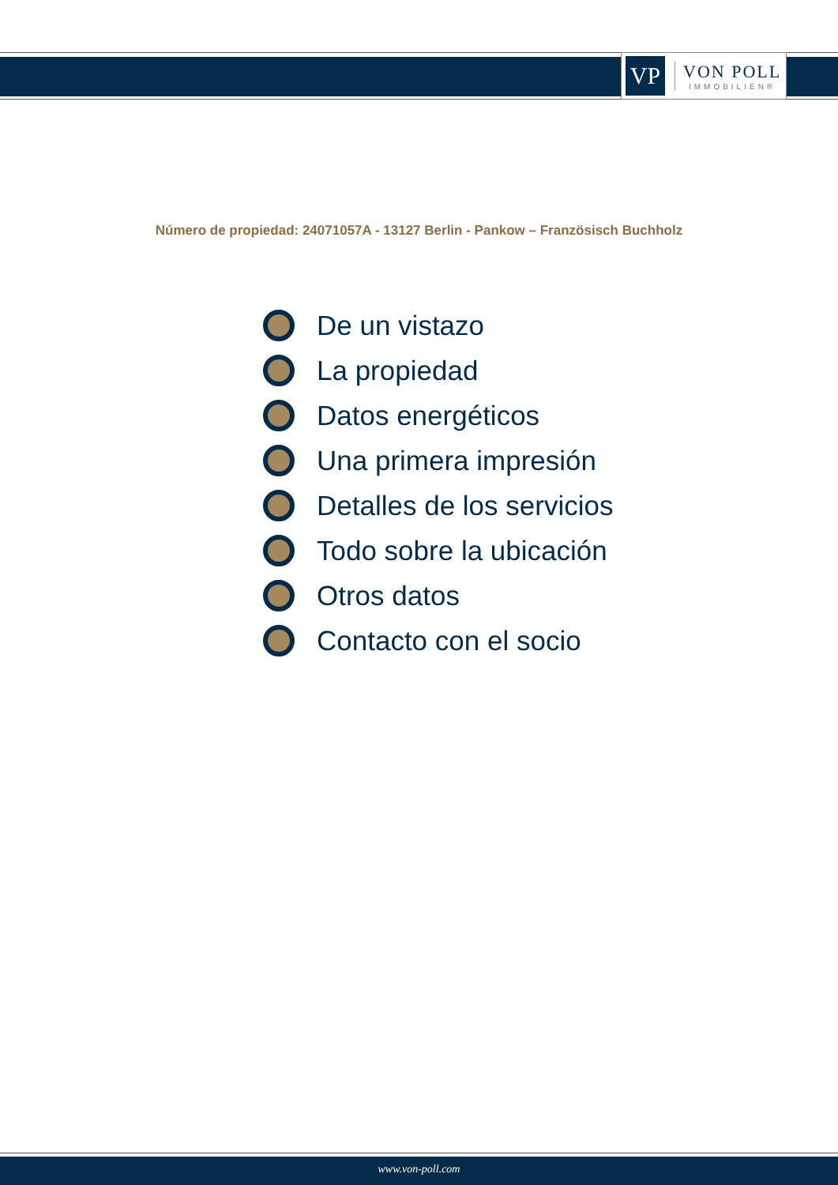VP
VON POLL
IMMOBILIEN®
Número de propiedad: 24071057A - 13127 Berlin - Pankow – Französisch Buchholz
De un vistazo
La propiedad
Datos energéticos
Una primera impresión
Detalles de los servicios
Todo sobre la ubicación
Otros datos
Contacto con el socio
www.von-poll.com